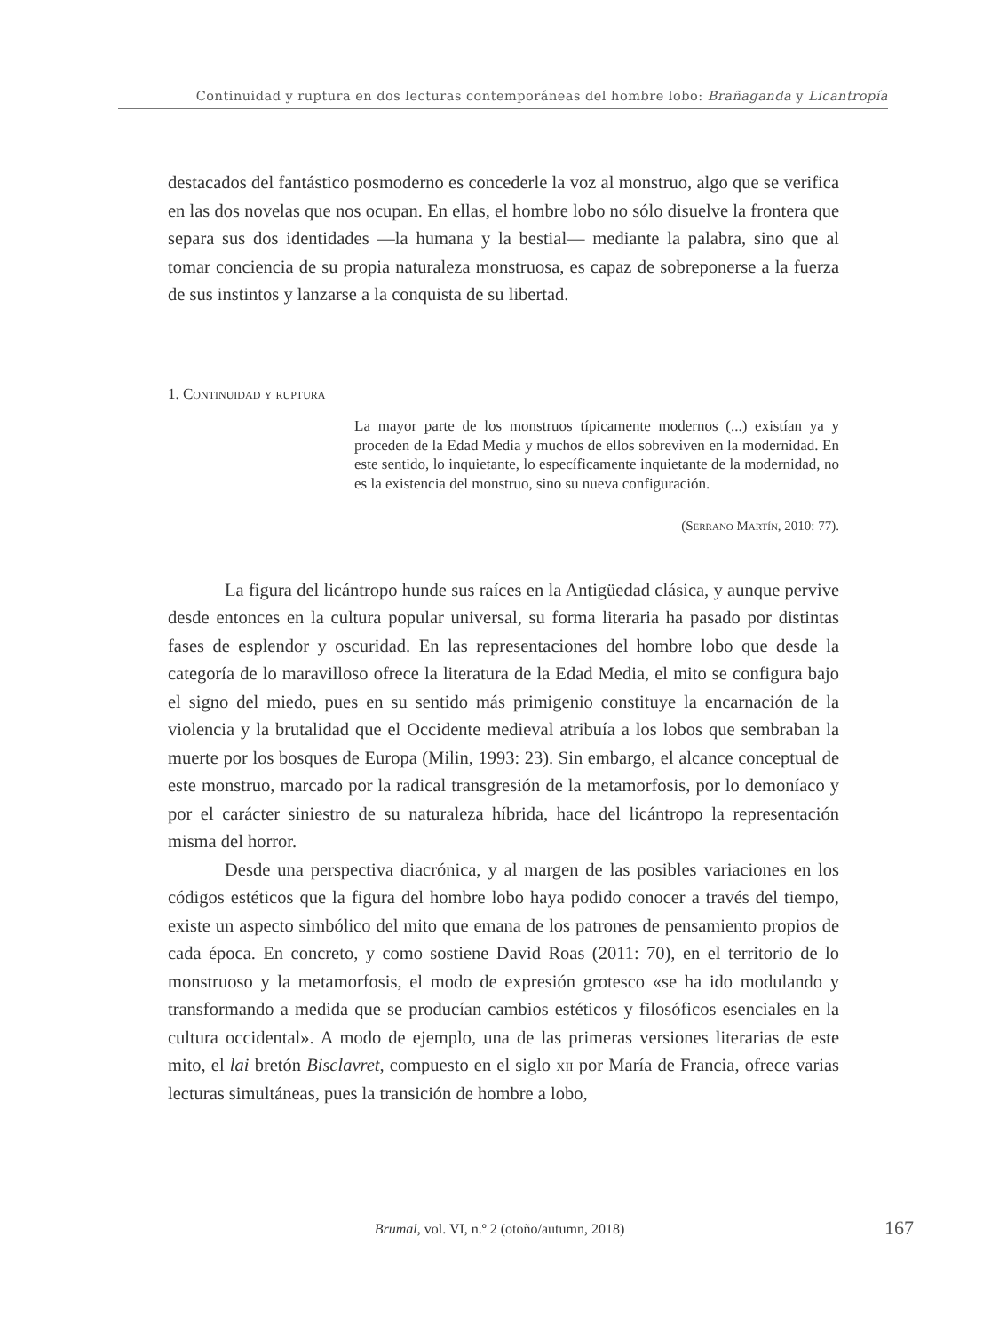Continuidad y ruptura en dos lecturas contemporáneas del hombre lobo: Brañaganda y Licantropía
destacados del fantástico posmoderno es concederle la voz al monstruo, algo que se verifica en las dos novelas que nos ocupan. En ellas, el hombre lobo no sólo disuelve la frontera que separa sus dos identidades —la humana y la bestial— mediante la palabra, sino que al tomar conciencia de su propia naturaleza monstruosa, es capaz de sobreponerse a la fuerza de sus instintos y lanzarse a la conquista de su libertad.
1. Continuidad y ruptura
La mayor parte de los monstruos típicamente modernos (...) existían ya y proceden de la Edad Media y muchos de ellos sobreviven en la modernidad. En este sentido, lo inquietante, lo específicamente inquietante de la modernidad, no es la existencia del monstruo, sino su nueva configuración.
(Serrano Martín, 2010: 77).
La figura del licántropo hunde sus raíces en la Antigüedad clásica, y aunque pervive desde entonces en la cultura popular universal, su forma literaria ha pasado por distintas fases de esplendor y oscuridad. En las representaciones del hombre lobo que desde la categoría de lo maravilloso ofrece la literatura de la Edad Media, el mito se configura bajo el signo del miedo, pues en su sentido más primigenio constituye la encarnación de la violencia y la brutalidad que el Occidente medieval atribuía a los lobos que sembraban la muerte por los bosques de Europa (Milin, 1993: 23). Sin embargo, el alcance conceptual de este monstruo, marcado por la radical transgresión de la metamorfosis, por lo demoníaco y por el carácter siniestro de su naturaleza híbrida, hace del licántropo la representación misma del horror.
Desde una perspectiva diacrónica, y al margen de las posibles variaciones en los códigos estéticos que la figura del hombre lobo haya podido conocer a través del tiempo, existe un aspecto simbólico del mito que emana de los patrones de pensamiento propios de cada época. En concreto, y como sostiene David Roas (2011: 70), en el territorio de lo monstruoso y la metamorfosis, el modo de expresión grotesco «se ha ido modulando y transformando a medida que se producían cambios estéticos y filosóficos esenciales en la cultura occidental». A modo de ejemplo, una de las primeras versiones literarias de este mito, el lai bretón Bisclavret, compuesto en el siglo xii por María de Francia, ofrece varias lecturas simultáneas, pues la transición de hombre a lobo,
Brumal, vol. VI, n.º 2 (otoño/autumn, 2018) 167